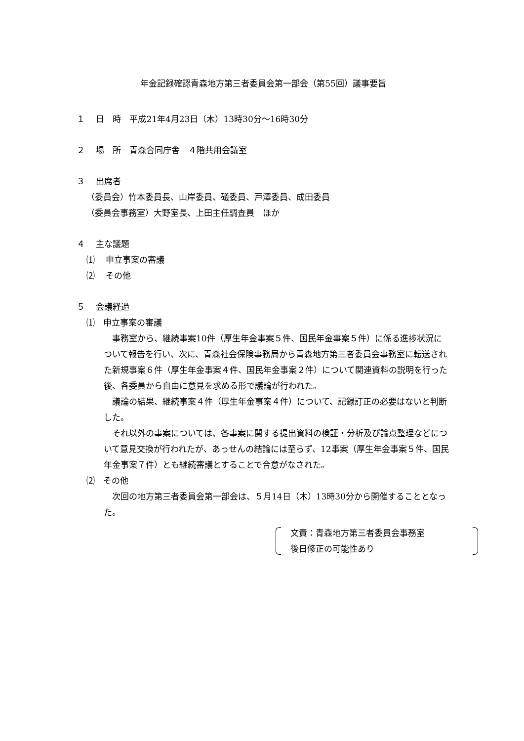年金記録確認青森地方第三者委員会第一部会（第55回）議事要旨
１　 日　時　平成21年4月23日（木）13時30分～16時30分
２　 場　所　青森合同庁舎　４階共用会議室
３　 出席者
（委員会）竹本委員長、山岸委員、礒委員、戸澤委員、成田委員
（委員会事務室）大野室長、上田主任調査員　ほか
４　 主な議題
⑴　 申立事案の審議
⑵　 その他
５　 会議経過
⑴　申立事案の審議
事務室から、継続事案10件（厚生年金事案５件、国民年金事案５件）に係る進捗状況について報告を行い、次に、青森社会保険事務局から青森地方第三者委員会事務室に転送された新規事案６件（厚生年金事案４件、国民年金事案２件）について関連資料の説明を行った後、各委員から自由に意見を求める形で議論が行われた。
議論の結果、継続事案４件（厚生年金事案４件）について、記録訂正の必要はないと判断した。
それ以外の事案については、各事案に関する提出資料の検証・分析及び論点整理などについて意見交換が行われたが、あっせんの結論には至らず、12事案（厚生年金事案５件、国民年金事案７件）とも継続審議とすることで合意がなされた。
⑵　その他
次回の地方第三者委員会第一部会は、５月14日（木）13時30分から開催することとなった。
文責：青森地方第三者委員会事務室
後日修正の可能性あり